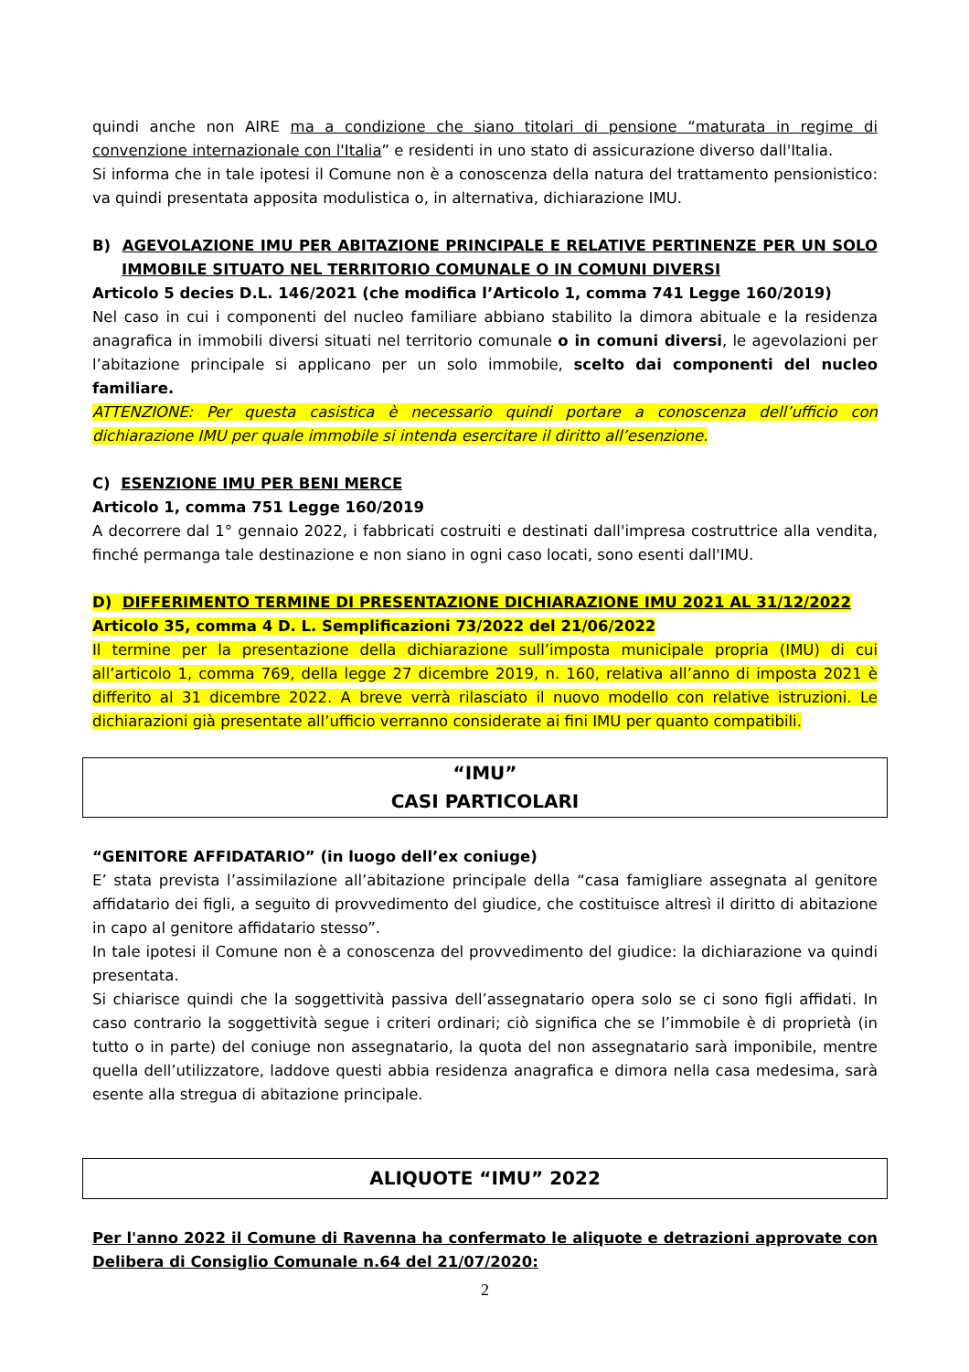quindi anche non AIRE ma a condizione che siano titolari di pensione “maturata in regime di convenzione internazionale con l'Italia” e residenti in uno stato di assicurazione diverso dall'Italia.
Si informa che in tale ipotesi il Comune non è a conoscenza della natura del trattamento pensionistico: va quindi presentata apposita modulistica o, in alternativa, dichiarazione IMU.
B) AGEVOLAZIONE IMU PER ABITAZIONE PRINCIPALE E RELATIVE PERTINENZE PER UN SOLO IMMOBILE SITUATO NEL TERRITORIO COMUNALE O IN COMUNI DIVERSI
Articolo 5 decies D.L. 146/2021 (che modifica l’Articolo 1, comma 741 Legge 160/2019)
Nel caso in cui i componenti del nucleo familiare abbiano stabilito la dimora abituale e la residenza anagrafica in immobili diversi situati nel territorio comunale o in comuni diversi, le agevolazioni per l’abitazione principale si applicano per un solo immobile, scelto dai componenti del nucleo familiare.
ATTENZIONE: Per questa casistica è necessario quindi portare a conoscenza dell’ufficio con dichiarazione IMU per quale immobile si intenda esercitare il diritto all’esenzione.
C) ESENZIONE IMU PER BENI MERCE
Articolo 1, comma 751 Legge 160/2019
A decorrere dal 1° gennaio 2022, i fabbricati costruiti e destinati dall'impresa costruttrice alla vendita, finché permanga tale destinazione e non siano in ogni caso locati, sono esenti dall'IMU.
D) DIFFERIMENTO TERMINE DI PRESENTAZIONE DICHIARAZIONE IMU 2021 AL 31/12/2022
Articolo 35, comma 4 D. L. Semplificazioni 73/2022 del 21/06/2022
Il termine per la presentazione della dichiarazione sull’imposta municipale propria (IMU) di cui all’articolo 1, comma 769, della legge 27 dicembre 2019, n. 160, relativa all’anno di imposta 2021 è differito al 31 dicembre 2022. A breve verrà rilasciato il nuovo modello con relative istruzioni. Le dichiarazioni già presentate all’ufficio verranno considerate ai fini IMU per quanto compatibili.
“IMU”
CASI PARTICOLARI
“GENITORE AFFIDATARIO” (in luogo dell’ex coniuge)
E’ stata prevista l’assimilazione all’abitazione principale della “casa famigliare assegnata al genitore affidatario dei figli, a seguito di provvedimento del giudice, che costituisce altresì il diritto di abitazione in capo al genitore affidatario stesso”.
In tale ipotesi il Comune non è a conoscenza del provvedimento del giudice: la dichiarazione va quindi presentata.
Si chiarisce quindi che la soggettività passiva dell’assegnatario opera solo se ci sono figli affidati. In caso contrario la soggettività segue i criteri ordinari; ciò significa che se l’immobile è di proprietà (in tutto o in parte) del coniuge non assegnatario, la quota del non assegnatario sarà imponibile, mentre quella dell’utilizzatore, laddove questi abbia residenza anagrafica e dimora nella casa medesima, sarà esente alla stregua di abitazione principale.
ALIQUOTE “IMU” 2022
Per l'anno 2022 il Comune di Ravenna ha confermato le aliquote e detrazioni approvate con Delibera di Consiglio Comunale n.64 del 21/07/2020:
2